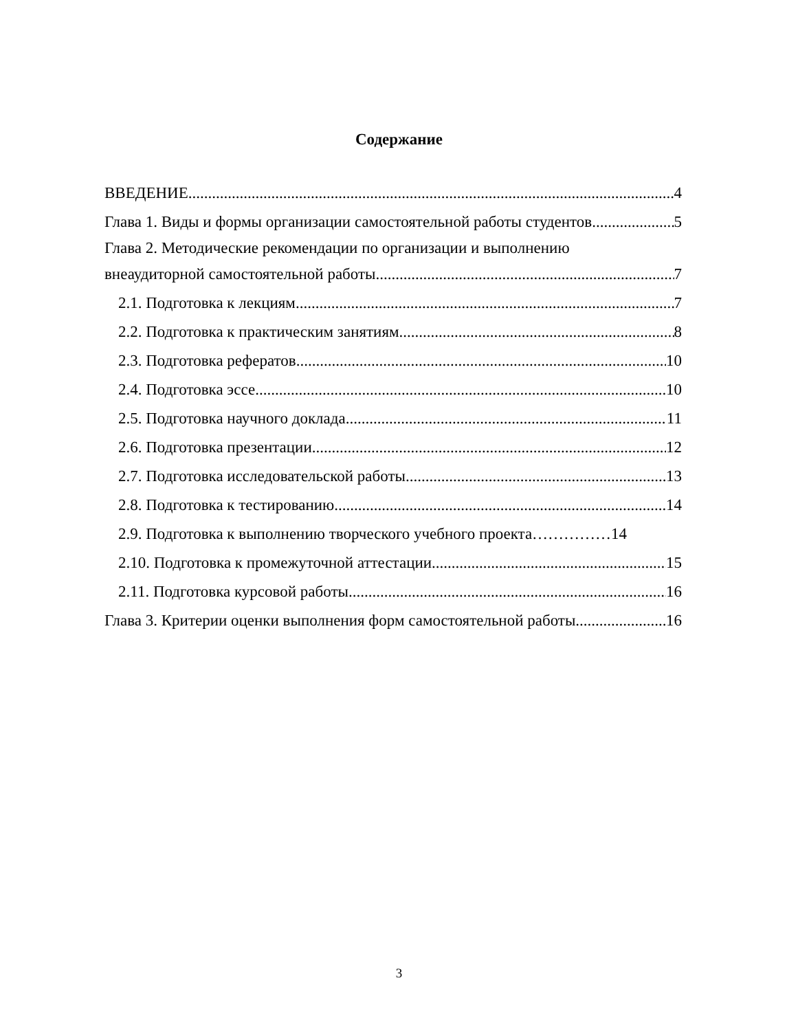Содержание
ВВЕДЕНИЕ 4
Глава 1. Виды и формы организации самостоятельной работы студентов 5
Глава 2. Методические рекомендации по организации и выполнению
внеаудиторной самостоятельной работы 7
2.1. Подготовка к лекциям 7
2.2. Подготовка к практическим занятиям 8
2.3. Подготовка рефератов 10
2.4. Подготовка эссе 10
2.5. Подготовка научного доклада 11
2.6. Подготовка презентации 12
2.7. Подготовка исследовательской работы 13
2.8. Подготовка к тестированию 14
2.9. Подготовка к выполнению творческого учебного проекта……………14
2.10. Подготовка к промежуточной аттестации 15
2.11. Подготовка курсовой работы 16
Глава 3. Критерии оценки выполнения форм самостоятельной работы 16
3